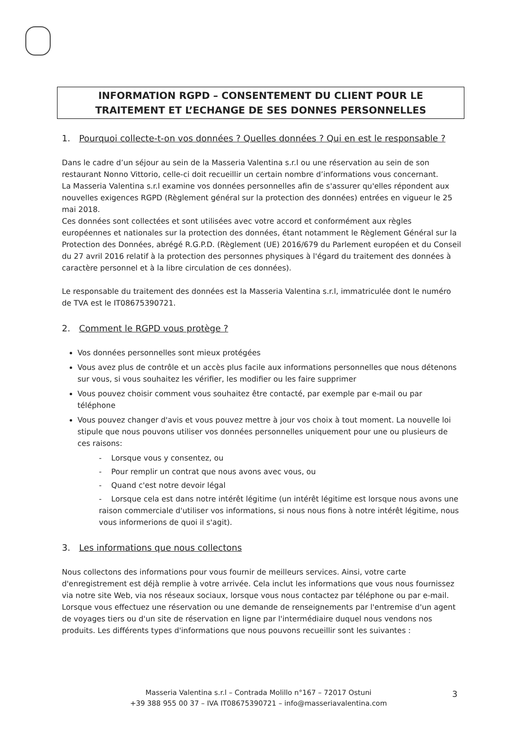INFORMATION RGPD – CONSENTEMENT DU CLIENT POUR LE
TRAITEMENT ET L’ECHANGE DE SES DONNES PERSONNELLES
1. Pourquoi collecte-t-on vos données ? Quelles données ? Qui en est le responsable ?
Dans le cadre d’un séjour au sein de la Masseria Valentina s.r.l ou une réservation au sein de son restaurant Nonno Vittorio, celle-ci doit recueillir un certain nombre d’informations vous concernant.
La Masseria Valentina s.r.l examine vos données personnelles afin de s'assurer qu'elles répondent aux nouvelles exigences RGPD (Règlement général sur la protection des données) entrées en vigueur le 25 mai 2018.
Ces données sont collectées et sont utilisées avec votre accord et conformément aux règles européennes et nationales sur la protection des données, étant notamment le Règlement Général sur la Protection des Données, abrégé R.G.P.D. (Règlement (UE) 2016/679 du Parlement européen et du Conseil du 27 avril 2016 relatif à la protection des personnes physiques à l'égard du traitement des données à caractère personnel et à la libre circulation de ces données).
Le responsable du traitement des données est la Masseria Valentina s.r.l, immatriculée dont le numéro de TVA est le IT08675390721.
2. Comment le RGPD vous protège ?
Vos données personnelles sont mieux protégées
Vous avez plus de contrôle et un accès plus facile aux informations personnelles que nous détenons sur vous, si vous souhaitez les vérifier, les modifier ou les faire supprimer
Vous pouvez choisir comment vous souhaitez être contacté, par exemple par e-mail ou par téléphone
Vous pouvez changer d'avis et vous pouvez mettre à jour vos choix à tout moment. La nouvelle loi stipule que nous pouvons utiliser vos données personnelles uniquement pour une ou plusieurs de ces raisons:
- Lorsque vous y consentez, ou
- Pour remplir un contrat que nous avons avec vous, ou
- Quand c'est notre devoir légal
- Lorsque cela est dans notre intérêt légitime (un intérêt légitime est lorsque nous avons une raison commerciale d'utiliser vos informations, si nous nous fions à notre intérêt légitime, nous vous informerions de quoi il s'agit).
3. Les informations que nous collectons
Nous collectons des informations pour vous fournir de meilleurs services. Ainsi, votre carte d'enregistrement est déjà remplie à votre arrivée. Cela inclut les informations que vous nous fournissez via notre site Web, via nos réseaux sociaux, lorsque vous nous contactez par téléphone ou par e-mail. Lorsque vous effectuez une réservation ou une demande de renseignements par l'entremise d'un agent de voyages tiers ou d'un site de réservation en ligne par l'intermédiaire duquel nous vendons nos produits. Les différents types d'informations que nous pouvons recueillir sont les suivantes :
Masseria Valentina s.r.l – Contrada Molillo n°167 – 72017 Ostuni
+39 388 955 00 37 – IVA IT08675390721 – info@masseriavalentina.com
3